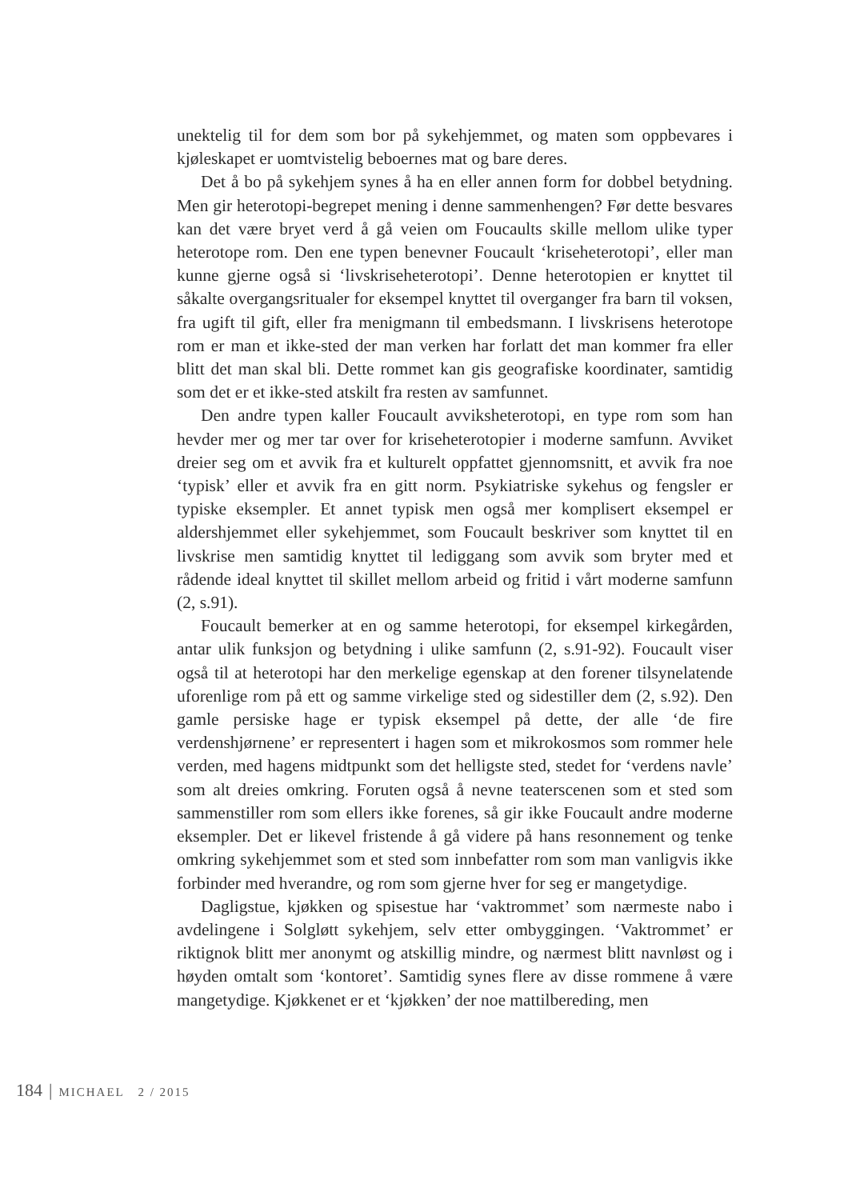unektelig til for dem som bor på sykehjemmet, og maten som oppbevares i kjøleskapet er uomtvistelig beboernes mat og bare deres.
Det å bo på sykehjem synes å ha en eller annen form for dobbel betydning. Men gir heterotopi-begrepet mening i denne sammenhengen? Før dette besvares kan det være bryet verd å gå veien om Foucaults skille mellom ulike typer heterotope rom. Den ene typen benevner Foucault ‘kriseheterotopi’, eller man kunne gjerne også si ‘livskriseheterotopi’. Denne heterotopien er knyttet til såkalte overgangsritualer for eksempel knyttet til overganger fra barn til voksen, fra ugift til gift, eller fra menigmann til embedsmann. I livskrisens heterotope rom er man et ikke-sted der man verken har forlatt det man kommer fra eller blitt det man skal bli. Dette rommet kan gis geografiske koordinater, samtidig som det er et ikke-sted atskilt fra resten av samfunnet.
Den andre typen kaller Foucault avviksheterotopi, en type rom som han hevder mer og mer tar over for kriseheterotopier i moderne samfunn. Avviket dreier seg om et avvik fra et kulturelt oppfattet gjennomsnitt, et avvik fra noe ‘typisk’ eller et avvik fra en gitt norm. Psykiatriske sykehus og fengsler er typiske eksempler. Et annet typisk men også mer komplisert eksempel er aldershjemmet eller sykehjemmet, som Foucault beskriver som knyttet til en livskrise men samtidig knyttet til lediggang som avvik som bryter med et rådende ideal knyttet til skillet mellom arbeid og fritid i vårt moderne samfunn (2, s.91).
Foucault bemerker at en og samme heterotopi, for eksempel kirkegården, antar ulik funksjon og betydning i ulike samfunn (2, s.91-92). Foucault viser også til at heterotopi har den merkelige egenskap at den forener tilsynelatende uforenlige rom på ett og samme virkelige sted og sidestiller dem (2, s.92). Den gamle persiske hage er typisk eksempel på dette, der alle ‘de fire verdenshjørnene’ er representert i hagen som et mikrokosmos som rommer hele verden, med hagens midtpunkt som det helligste sted, stedet for ‘verdens navle’ som alt dreies omkring. Foruten også å nevne teaterscenen som et sted som sammenstiller rom som ellers ikke forenes, så gir ikke Foucault andre moderne eksempler. Det er likevel fristende å gå videre på hans resonnement og tenke omkring sykehjemmet som et sted som innbefatter rom som man vanligvis ikke forbinder med hverandre, og rom som gjerne hver for seg er mangetydige.
Dagligstue, kjøkken og spisestue har ‘vaktrommet’ som nærmeste nabo i avdelingene i Solgløtt sykehjem, selv etter ombyggingen. ‘Vaktrommet’ er riktignok blitt mer anonymt og atskillig mindre, og nærmest blitt navnløst og i høyden omtalt som ‘kontoret’. Samtidig synes flere av disse rommene å være mangetydige. Kjøkkenet er et ‘kjøkken’ der noe mattilbereding, men
184 | MICHAEL 2 / 2015